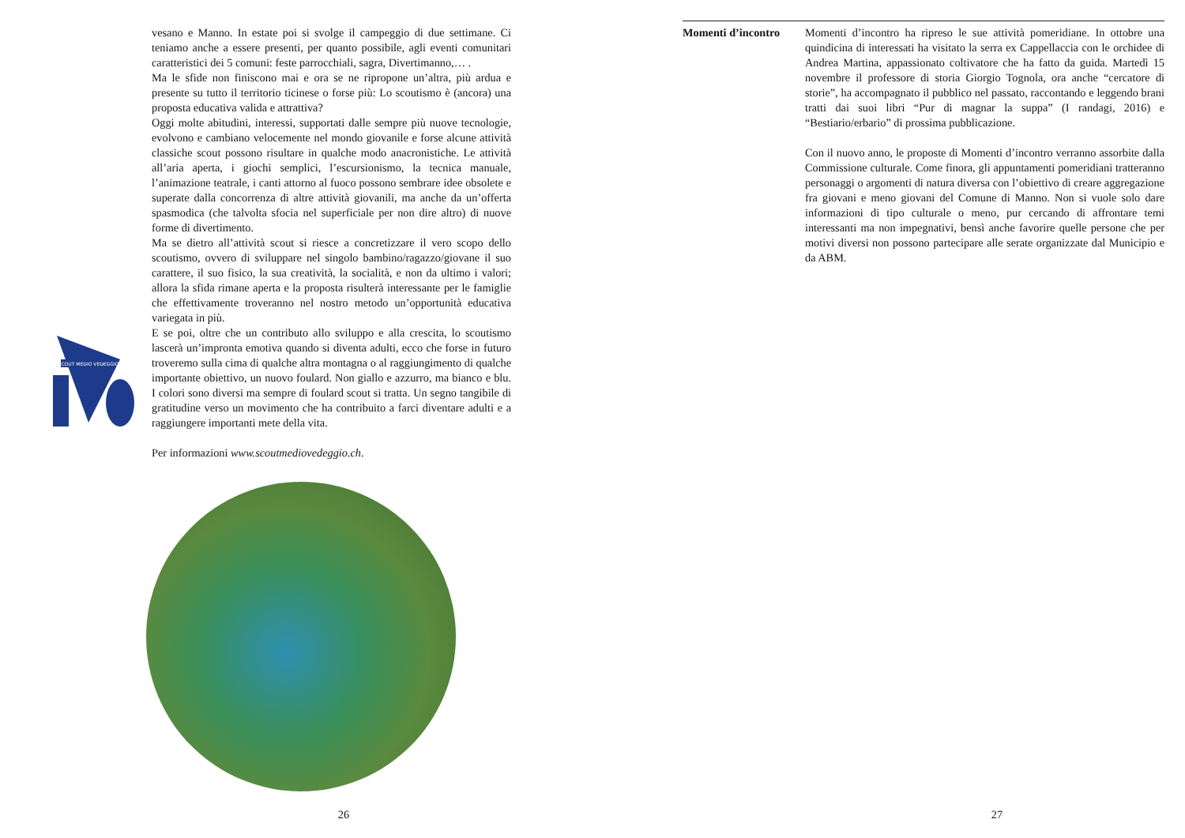vesano e Manno. In estate poi si svolge il campeggio di due settimane. Ci teniamo anche a essere presenti, per quanto possibile, agli eventi comunitari caratteristici dei 5 comuni: feste parrocchiali, sagra, Divertimanno,… .
Ma le sfide non finiscono mai e ora se ne ripropone un’altra, più ardua e presente su tutto il territorio ticinese o forse più: Lo scoutismo è (ancora) una proposta educativa valida e attrattiva?
Oggi molte abitudini, interessi, supportati dalle sempre più nuove tecnologie, evolvono e cambiano velocemente nel mondo giovanile e forse alcune attività classiche scout possono risultare in qualche modo anacronistiche. Le attività all’aria aperta, i giochi semplici, l’escursionismo, la tecnica manuale, l’animazione teatrale, i canti attorno al fuoco possono sembrare idee obsolete e superate dalla concorrenza di altre attività giovanili, ma anche da un’offerta spasmodica (che talvolta sfocia nel superficiale per non dire altro) di nuove forme di divertimento.
Ma se dietro all’attività scout si riesce a concretizzare il vero scopo dello scoutismo, ovvero di sviluppare nel singolo bambino/ragazzo/giovane il suo carattere, il suo fisico, la sua creatività, la socialità, e non da ultimo i valori; allora la sfida rimane aperta e la proposta risulterà interessante per le famiglie che effettivamente troveranno nel nostro metodo un’opportunità educativa variegata in più.
E se poi, oltre che un contributo allo sviluppo e alla crescita, lo scoutismo lascerà un’impronta emotiva quando si diventa adulti, ecco che forse in futuro troveremo sulla cima di qualche altra montagna o al raggiungimento di qualche importante obiettivo, un nuovo foulard. Non giallo e azzurro, ma bianco e blu. I colori sono diversi ma sempre di foulard scout si tratta. Un segno tangibile di gratitudine verso un movimento che ha contribuito a farci diventare adulti e a raggiungere importanti mete della vita.
Per informazioni www.scoutmediovedeggio.ch.
SCOUT MEDIO VEDEGGIO
26
Momenti d’incontro
Momenti d’incontro ha ripreso le sue attività pomeridiane. In ottobre una quindicina di interessati ha visitato la serra ex Cappellaccia con le orchidee di Andrea Martina, appassionato coltivatore che ha fatto da guida. Martedì 15 novembre il professore di storia Giorgio Tognola, ora anche “cercatore di storie”, ha accompagnato il pubblico nel passato, raccontando e leggendo brani tratti dai suoi libri “Pur di magnar la suppa” (I randagi, 2016) e “Bestiario/erbario” di prossima pubblicazione.
Con il nuovo anno, le proposte di Momenti d’incontro verranno assorbite dalla Commissione culturale. Come finora, gli appuntamenti pomeridiani tratteranno personaggi o argomenti di natura diversa con l’obiettivo di creare aggregazione fra giovani e meno giovani del Comune di Manno. Non si vuole solo dare informazioni di tipo culturale o meno, pur cercando di affrontare temi interessanti ma non impegnativi, bensì anche favorire quelle persone che per motivi diversi non possono partecipare alle serate organizzate dal Municipio e da ABM.
27